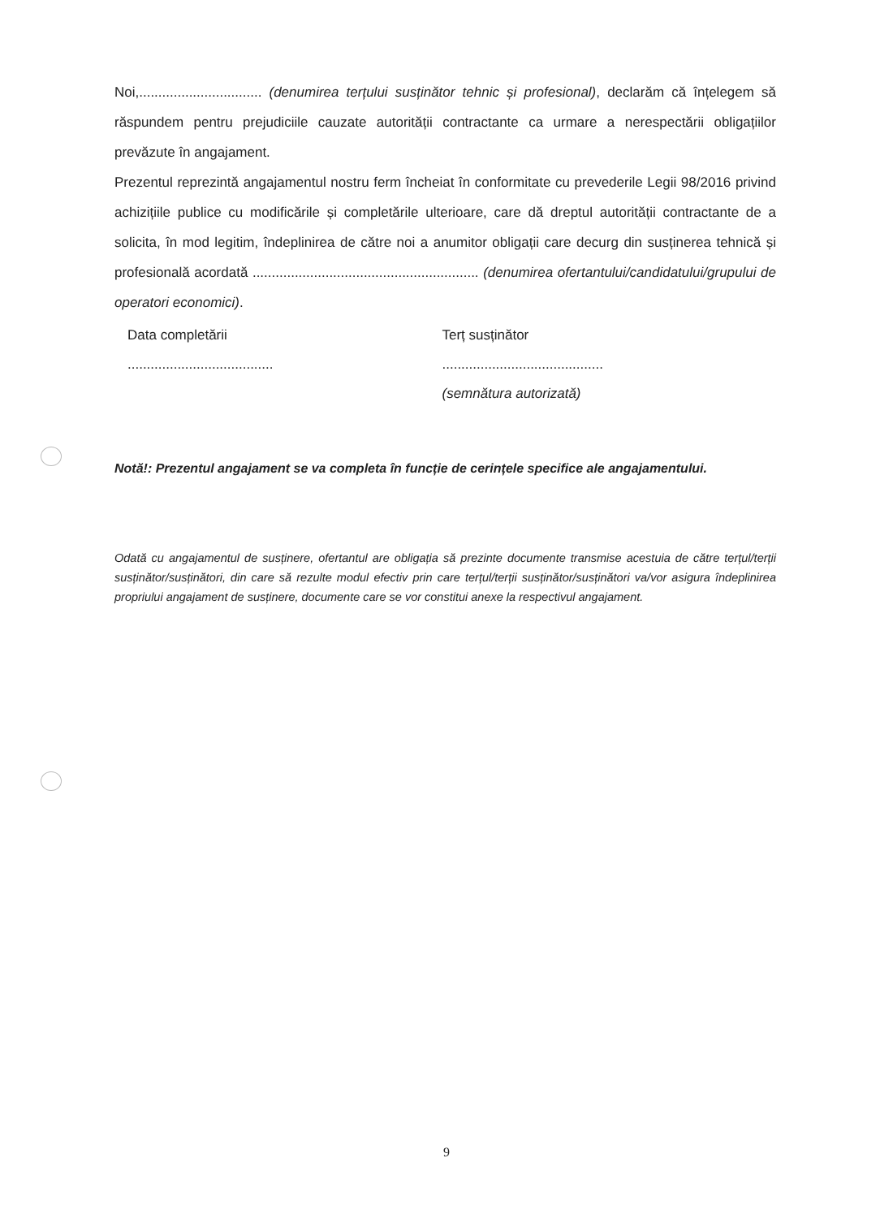Noi,................................ (denumirea terțului susținător tehnic și profesional), declarăm că înțelegem să răspundem pentru prejudiciile cauzate autorității contractante ca urmare a nerespectării obligațiilor prevăzute în angajament.
Prezentul reprezintă angajamentul nostru ferm încheiat în conformitate cu prevederile Legii 98/2016 privind achizițiile publice cu modificările și completările ulterioare, care dă dreptul autorității contractante de a solicita, în mod legitim, îndeplinirea de către noi a anumitor obligații care decurg din susținerea tehnică și profesională acordată ........................................................... (denumirea ofertantului/candidatului/grupului de operatori economici).
Data completării
......................................
Terț susținător
..........................................
(semnătura autorizată)
Notă!: Prezentul angajament se va completa în funcție de cerințele specifice ale angajamentului.
Odată cu angajamentul de susținere, ofertantul are obligația să prezinte documente transmise acestuia de către terțul/terții susținător/susținători, din care să rezulte modul efectiv prin care terțul/terții susținător/susținători va/vor asigura îndeplinirea propriului angajament de susținere, documente care se vor constitui anexe la respectivul angajament.
9